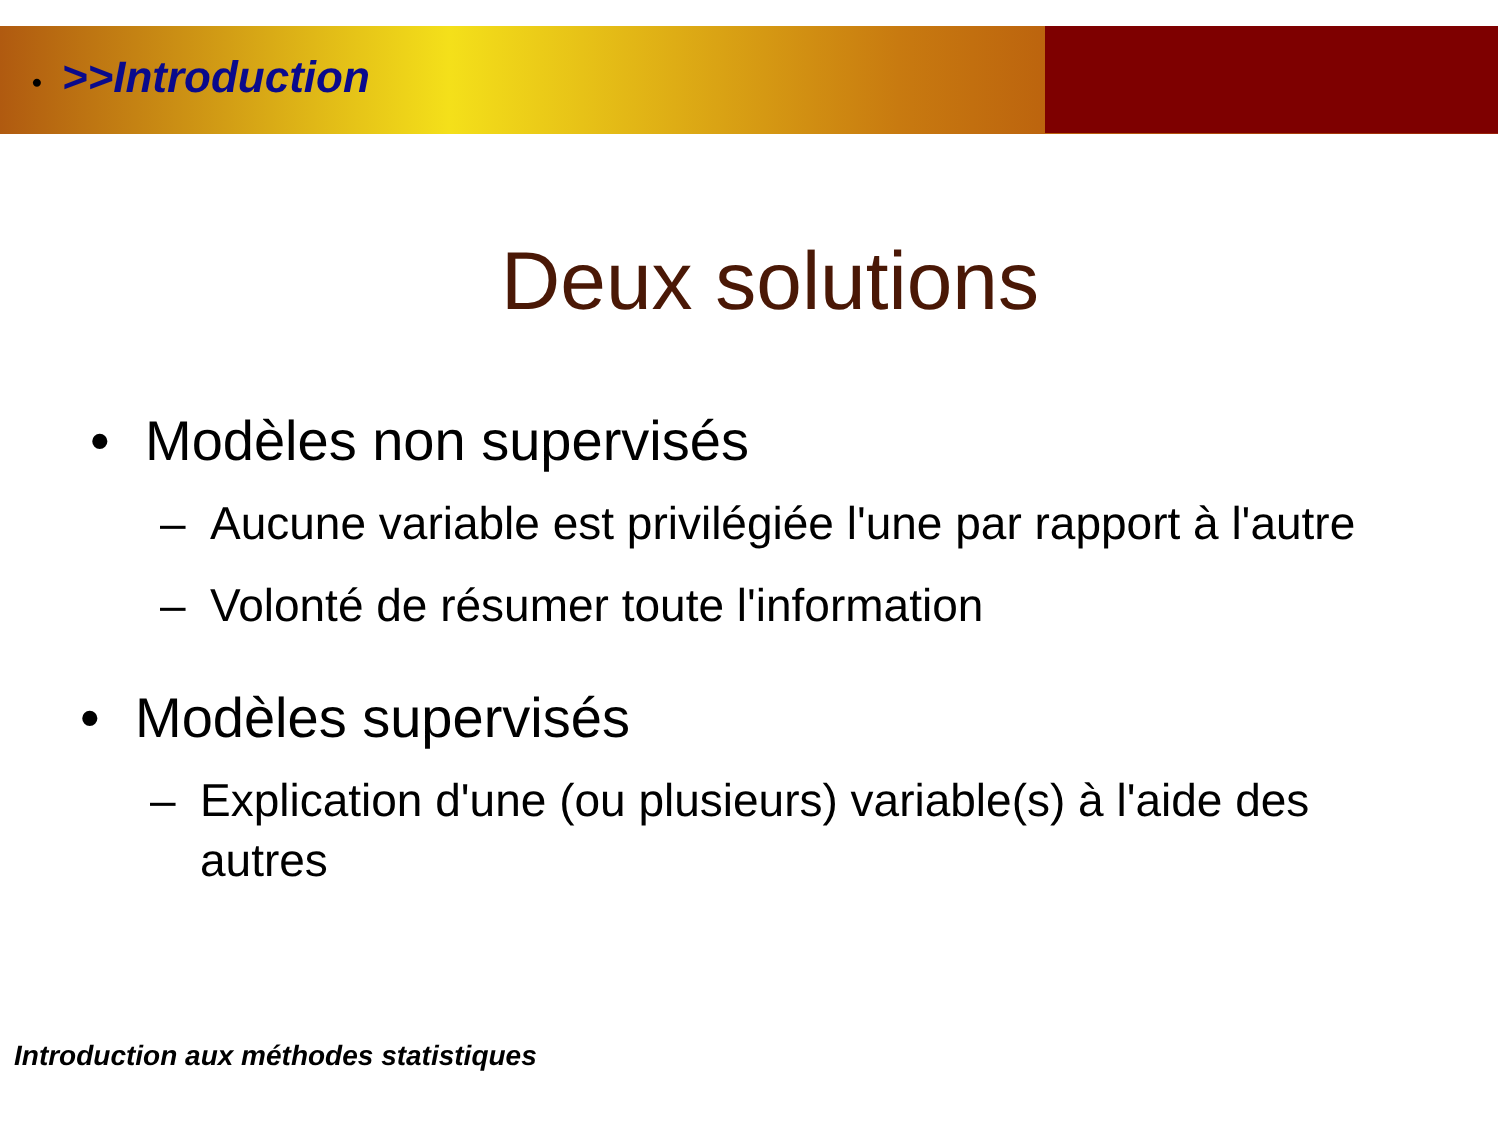• >>Introduction
Deux solutions
• Modèles non supervisés
– Aucune variable est privilégiée l'une par rapport à l'autre
– Volonté de résumer toute l'information
• Modèles supervisés
– Explication d'une (ou plusieurs) variable(s) à l'aide des autres
Introduction aux méthodes statistiques